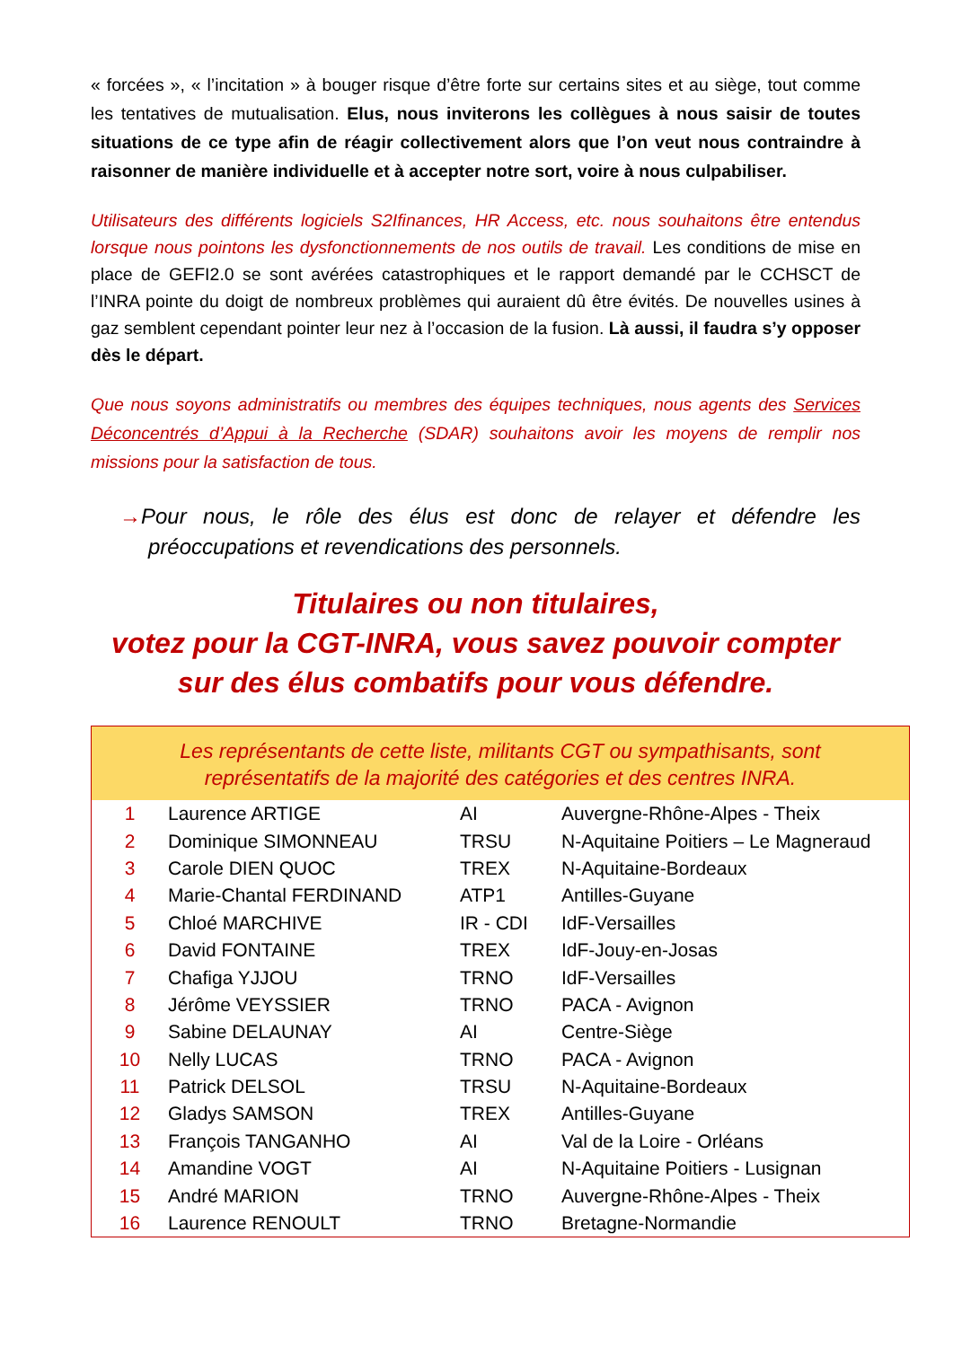« forcées », « l’incitation » à bouger risque d’être forte sur certains sites et au siège, tout comme les tentatives de mutualisation. Elus, nous inviterons les collègues à nous saisir de toutes situations de ce type afin de réagir collectivement alors que l’on veut nous contraindre à raisonner de manière individuelle et à accepter notre sort, voire à nous culpabiliser.
Utilisateurs des différents logiciels S2Ifinances, HR Access, etc. nous souhaitons être entendus lorsque nous pointons les dysfonctionnements de nos outils de travail. Les conditions de mise en place de GEFI2.0 se sont avérées catastrophiques et le rapport demandé par le CCHSCT de l’INRA pointe du doigt de nombreux problèmes qui auraient dû être évités. De nouvelles usines à gaz semblent cependant pointer leur nez à l’occasion de la fusion. Là aussi, il faudra s’y opposer dès le départ.
Que nous soyons administratifs ou membres des équipes techniques, nous agents des Services Déconcentrés d’Appui à la Recherche (SDAR) souhaitons avoir les moyens de remplir nos missions pour la satisfaction de tous.
→Pour nous, le rôle des élus est donc de relayer et défendre les préoccupations et revendications des personnels.
Titulaires ou non titulaires,
votez pour la CGT-INRA, vous savez pouvoir compter
sur des élus combatifs pour vous défendre.
Les représentants de cette liste, militants CGT ou sympathisants, sont
représentatifs de la majorité des catégories et des centres INRA.
| 1 | Laurence ARTIGE | AI | Auvergne-Rhône-Alpes - Theix |
| 2 | Dominique SIMONNEAU | TRSU | N-Aquitaine Poitiers – Le Magneraud |
| 3 | Carole DIEN QUOC | TREX | N-Aquitaine-Bordeaux |
| 4 | Marie-Chantal FERDINAND | ATP1 | Antilles-Guyane |
| 5 | Chloé MARCHIVE | IR - CDI | IdF-Versailles |
| 6 | David FONTAINE | TREX | IdF-Jouy-en-Josas |
| 7 | Chafiga YJJOU | TRNO | IdF-Versailles |
| 8 | Jérôme VEYSSIER | TRNO | PACA - Avignon |
| 9 | Sabine DELAUNAY | AI | Centre-Siège |
| 10 | Nelly LUCAS | TRNO | PACA - Avignon |
| 11 | Patrick DELSOL | TRSU | N-Aquitaine-Bordeaux |
| 12 | Gladys SAMSON | TREX | Antilles-Guyane |
| 13 | François TANGANHO | AI | Val de la Loire - Orléans |
| 14 | Amandine VOGT | AI | N-Aquitaine Poitiers - Lusignan |
| 15 | André MARION | TRNO | Auvergne-Rhône-Alpes - Theix |
| 16 | Laurence RENOULT | TRNO | Bretagne-Normandie |